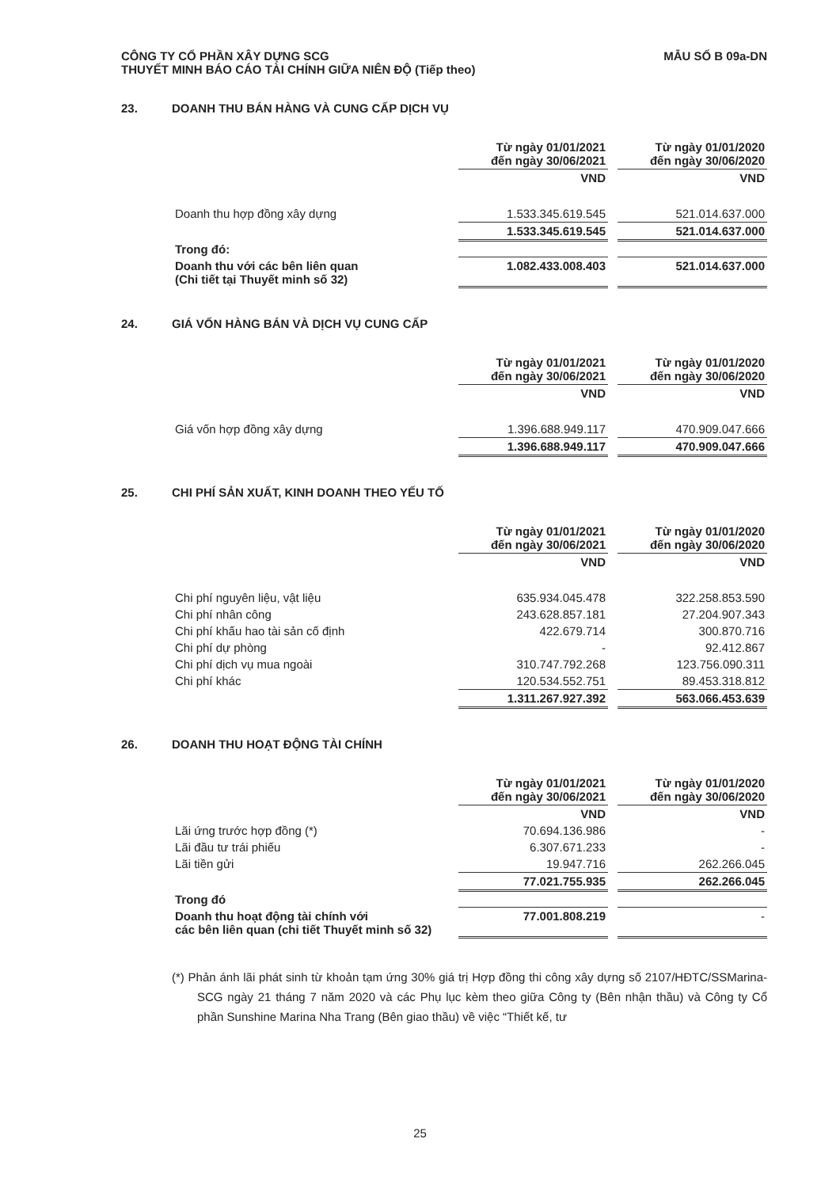MẪU SỐ B 09a-DN CÔNG TY CỔ PHẦN XÂY DỰNG SCG
THUYẾT MINH BÁO CÁO TÀI CHÍNH GIỮA NIÊN ĐỘ (Tiếp theo)
23. DOANH THU BÁN HÀNG VÀ CUNG CẤP DỊCH VỤ
| | Từ ngày 01/01/2021 đến ngày 30/06/2021 | | Từ ngày 01/01/2020 đến ngày 30/06/2020 |
| | VND | | VND |
| Doanh thu hợp đồng xây dựng | 1.533.345.619.545 | | 521.014.637.000 |
| | 1.533.345.619.545 | | 521.014.637.000 |
| Trong đó: | | | |
| Doanh thu với các bên liên quan (Chi tiết tại Thuyết minh số 32) | 1.082.433.008.403 | | 521.014.637.000 |
24. GIÁ VỐN HÀNG BÁN VÀ DỊCH VỤ CUNG CẤP
| | Từ ngày 01/01/2021 đến ngày 30/06/2021 | | Từ ngày 01/01/2020 đến ngày 30/06/2020 |
| | VND | | VND |
| Giá vốn hợp đồng xây dựng | 1.396.688.949.117 | | 470.909.047.666 |
| | 1.396.688.949.117 | | 470.909.047.666 |
25. CHI PHÍ SẢN XUẤT, KINH DOANH THEO YẾU TỐ
| | Từ ngày 01/01/2021 đến ngày 30/06/2021 | | Từ ngày 01/01/2020 đến ngày 30/06/2020 |
| | VND | | VND |
| Chi phí nguyên liệu, vật liệu | 635.934.045.478 | | 322.258.853.590 |
| Chi phí nhân công | 243.628.857.181 | | 27.204.907.343 |
| Chi phí khấu hao tài sản cố định | 422.679.714 | | 300.870.716 |
| Chi phí dự phòng | - | | 92.412.867 |
| Chi phí dịch vụ mua ngoài | 310.747.792.268 | | 123.756.090.311 |
| Chi phí khác | 120.534.552.751 | | 89.453.318.812 |
| | 1.311.267.927.392 | | 563.066.453.639 |
26. DOANH THU HOẠT ĐỘNG TÀI CHÍNH
| | Từ ngày 01/01/2021 đến ngày 30/06/2021 | | Từ ngày 01/01/2020 đến ngày 30/06/2020 |
| | VND | | VND |
| Lãi ứng trước hợp đồng (*) | 70.694.136.986 | | - |
| Lãi đầu tư trái phiếu | 6.307.671.233 | | - |
| Lãi tiền gửi | 19.947.716 | | 262.266.045 |
| | 77.021.755.935 | | 262.266.045 |
| Trong đó | | | |
| Doanh thu hoạt động tài chính với các bên liên quan (chi tiết Thuyết minh số 32) | 77.001.808.219 | | - |
(*) Phản ánh lãi phát sinh từ khoản tạm ứng 30% giá trị Hợp đồng thi công xây dựng số 2107/HĐTC/SSMarina-SCG ngày 21 tháng 7 năm 2020 và các Phụ lục kèm theo giữa Công ty (Bên nhận thầu) và Công ty Cổ phần Sunshine Marina Nha Trang (Bên giao thầu) về việc “Thiết kế, tư
25